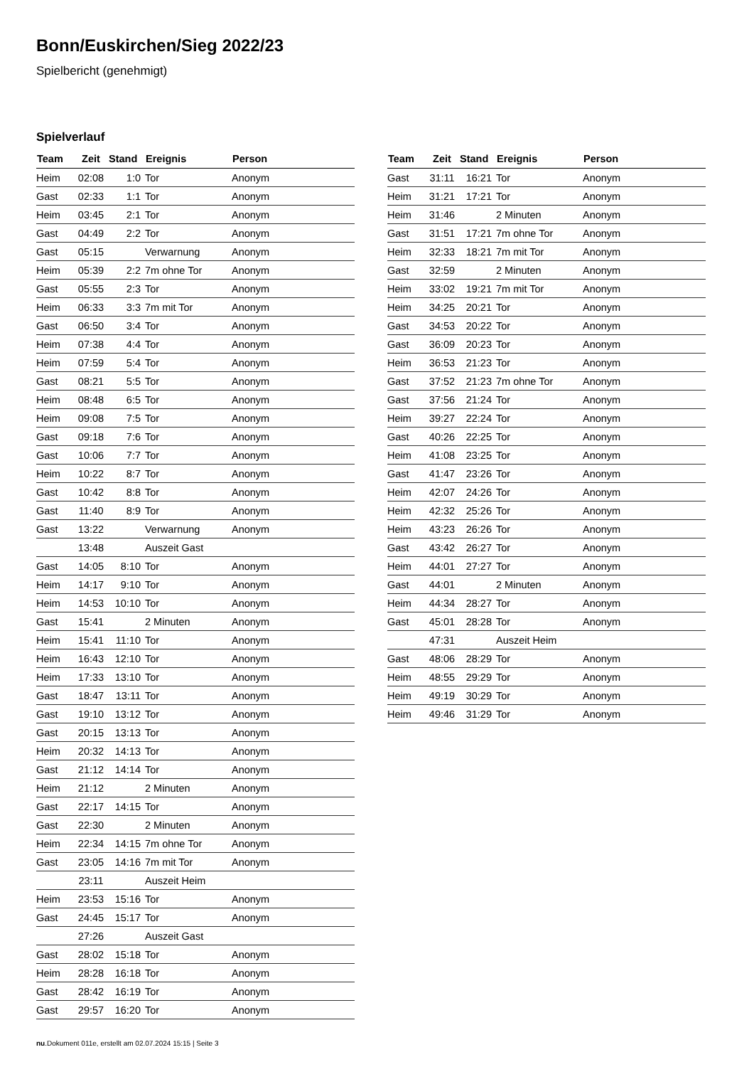Bonn/Euskirchen/Sieg 2022/23
Spielbericht (genehmigt)
Spielverlauf
| Team | Zeit | Stand | Ereignis | Person |
| --- | --- | --- | --- | --- |
| Heim | 02:08 | 1:0 | Tor | Anonym |
| Gast | 02:33 | 1:1 | Tor | Anonym |
| Heim | 03:45 | 2:1 | Tor | Anonym |
| Gast | 04:49 | 2:2 | Tor | Anonym |
| Gast | 05:15 | | Verwarnung | Anonym |
| Heim | 05:39 | 2:2 | 7m ohne Tor | Anonym |
| Gast | 05:55 | 2:3 | Tor | Anonym |
| Heim | 06:33 | 3:3 | 7m mit Tor | Anonym |
| Gast | 06:50 | 3:4 | Tor | Anonym |
| Heim | 07:38 | 4:4 | Tor | Anonym |
| Heim | 07:59 | 5:4 | Tor | Anonym |
| Gast | 08:21 | 5:5 | Tor | Anonym |
| Heim | 08:48 | 6:5 | Tor | Anonym |
| Heim | 09:08 | 7:5 | Tor | Anonym |
| Gast | 09:18 | 7:6 | Tor | Anonym |
| Gast | 10:06 | 7:7 | Tor | Anonym |
| Heim | 10:22 | 8:7 | Tor | Anonym |
| Gast | 10:42 | 8:8 | Tor | Anonym |
| Gast | 11:40 | 8:9 | Tor | Anonym |
| Gast | 13:22 | | Verwarnung | Anonym |
| | 13:48 | | Auszeit Gast | |
| Gast | 14:05 | 8:10 | Tor | Anonym |
| Heim | 14:17 | 9:10 | Tor | Anonym |
| Heim | 14:53 | 10:10 | Tor | Anonym |
| Gast | 15:41 | | 2 Minuten | Anonym |
| Heim | 15:41 | 11:10 | Tor | Anonym |
| Heim | 16:43 | 12:10 | Tor | Anonym |
| Heim | 17:33 | 13:10 | Tor | Anonym |
| Gast | 18:47 | 13:11 | Tor | Anonym |
| Gast | 19:10 | 13:12 | Tor | Anonym |
| Gast | 20:15 | 13:13 | Tor | Anonym |
| Heim | 20:32 | 14:13 | Tor | Anonym |
| Gast | 21:12 | 14:14 | Tor | Anonym |
| Heim | 21:12 | | 2 Minuten | Anonym |
| Gast | 22:17 | 14:15 | Tor | Anonym |
| Gast | 22:30 | | 2 Minuten | Anonym |
| Heim | 22:34 | 14:15 | 7m ohne Tor | Anonym |
| Gast | 23:05 | 14:16 | 7m mit Tor | Anonym |
| | 23:11 | | Auszeit Heim | |
| Heim | 23:53 | 15:16 | Tor | Anonym |
| Gast | 24:45 | 15:17 | Tor | Anonym |
| | 27:26 | | Auszeit Gast | |
| Gast | 28:02 | 15:18 | Tor | Anonym |
| Heim | 28:28 | 16:18 | Tor | Anonym |
| Gast | 28:42 | 16:19 | Tor | Anonym |
| Gast | 29:57 | 16:20 | Tor | Anonym |
| Team | Zeit | Stand | Ereignis | Person |
| --- | --- | --- | --- | --- |
| Gast | 31:11 | 16:21 | Tor | Anonym |
| Heim | 31:21 | 17:21 | Tor | Anonym |
| Heim | 31:46 | | 2 Minuten | Anonym |
| Gast | 31:51 | 17:21 | 7m ohne Tor | Anonym |
| Heim | 32:33 | 18:21 | 7m mit Tor | Anonym |
| Gast | 32:59 | | 2 Minuten | Anonym |
| Heim | 33:02 | 19:21 | 7m mit Tor | Anonym |
| Heim | 34:25 | 20:21 | Tor | Anonym |
| Gast | 34:53 | 20:22 | Tor | Anonym |
| Gast | 36:09 | 20:23 | Tor | Anonym |
| Heim | 36:53 | 21:23 | Tor | Anonym |
| Gast | 37:52 | 21:23 | 7m ohne Tor | Anonym |
| Gast | 37:56 | 21:24 | Tor | Anonym |
| Heim | 39:27 | 22:24 | Tor | Anonym |
| Gast | 40:26 | 22:25 | Tor | Anonym |
| Heim | 41:08 | 23:25 | Tor | Anonym |
| Gast | 41:47 | 23:26 | Tor | Anonym |
| Heim | 42:07 | 24:26 | Tor | Anonym |
| Heim | 42:32 | 25:26 | Tor | Anonym |
| Heim | 43:23 | 26:26 | Tor | Anonym |
| Gast | 43:42 | 26:27 | Tor | Anonym |
| Heim | 44:01 | 27:27 | Tor | Anonym |
| Gast | 44:01 | | 2 Minuten | Anonym |
| Heim | 44:34 | 28:27 | Tor | Anonym |
| Gast | 45:01 | 28:28 | Tor | Anonym |
| | 47:31 | | Auszeit Heim | |
| Gast | 48:06 | 28:29 | Tor | Anonym |
| Heim | 48:55 | 29:29 | Tor | Anonym |
| Heim | 49:19 | 30:29 | Tor | Anonym |
| Heim | 49:46 | 31:29 | Tor | Anonym |
nu.Dokument 011e, erstellt am 02.07.2024 15:15 | Seite 3